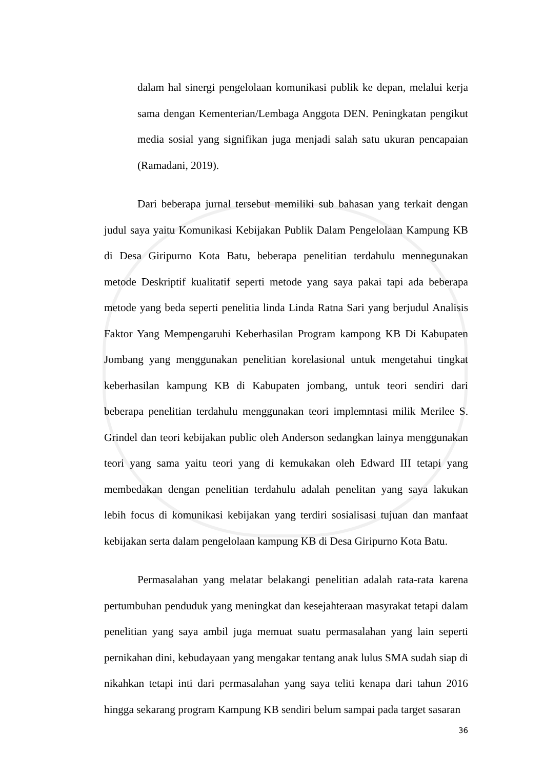dalam hal sinergi pengelolaan komunikasi publik ke depan, melalui kerja sama dengan Kementerian/Lembaga Anggota DEN. Peningkatan pengikut media sosial yang signifikan juga menjadi salah satu ukuran pencapaian (Ramadani, 2019).
Dari beberapa jurnal tersebut memiliki sub bahasan yang terkait dengan judul saya yaitu Komunikasi Kebijakan Publik Dalam Pengelolaan Kampung KB di Desa Giripurno Kota Batu, beberapa penelitian terdahulu mennegunakan metode Deskriptif kualitatif seperti metode yang saya pakai tapi ada beberapa metode yang beda seperti penelitia linda Linda Ratna Sari yang berjudul Analisis Faktor Yang Mempengaruhi Keberhasilan Program kampong KB Di Kabupaten Jombang yang menggunakan penelitian korelasional untuk mengetahui tingkat keberhasilan kampung KB di Kabupaten jombang, untuk teori sendiri dari beberapa penelitian terdahulu menggunakan teori implemntasi milik Merilee S. Grindel dan teori kebijakan public oleh Anderson sedangkan lainya menggunakan teori yang sama yaitu teori yang di kemukakan oleh Edward III tetapi yang membedakan dengan penelitian terdahulu adalah penelitan yang saya lakukan lebih focus di komunikasi kebijakan yang terdiri sosialisasi tujuan dan manfaat kebijakan serta dalam pengelolaan kampung KB di Desa Giripurno Kota Batu.
Permasalahan yang melatar belakangi penelitian adalah rata-rata karena pertumbuhan penduduk yang meningkat dan kesejahteraan masyrakat tetapi dalam penelitian yang saya ambil juga memuat suatu permasalahan yang lain seperti pernikahan dini, kebudayaan yang mengakar tentang anak lulus SMA sudah siap di nikahkan tetapi inti dari permasalahan yang saya teliti kenapa dari tahun 2016 hingga sekarang program Kampung KB sendiri belum sampai pada target sasaran
36